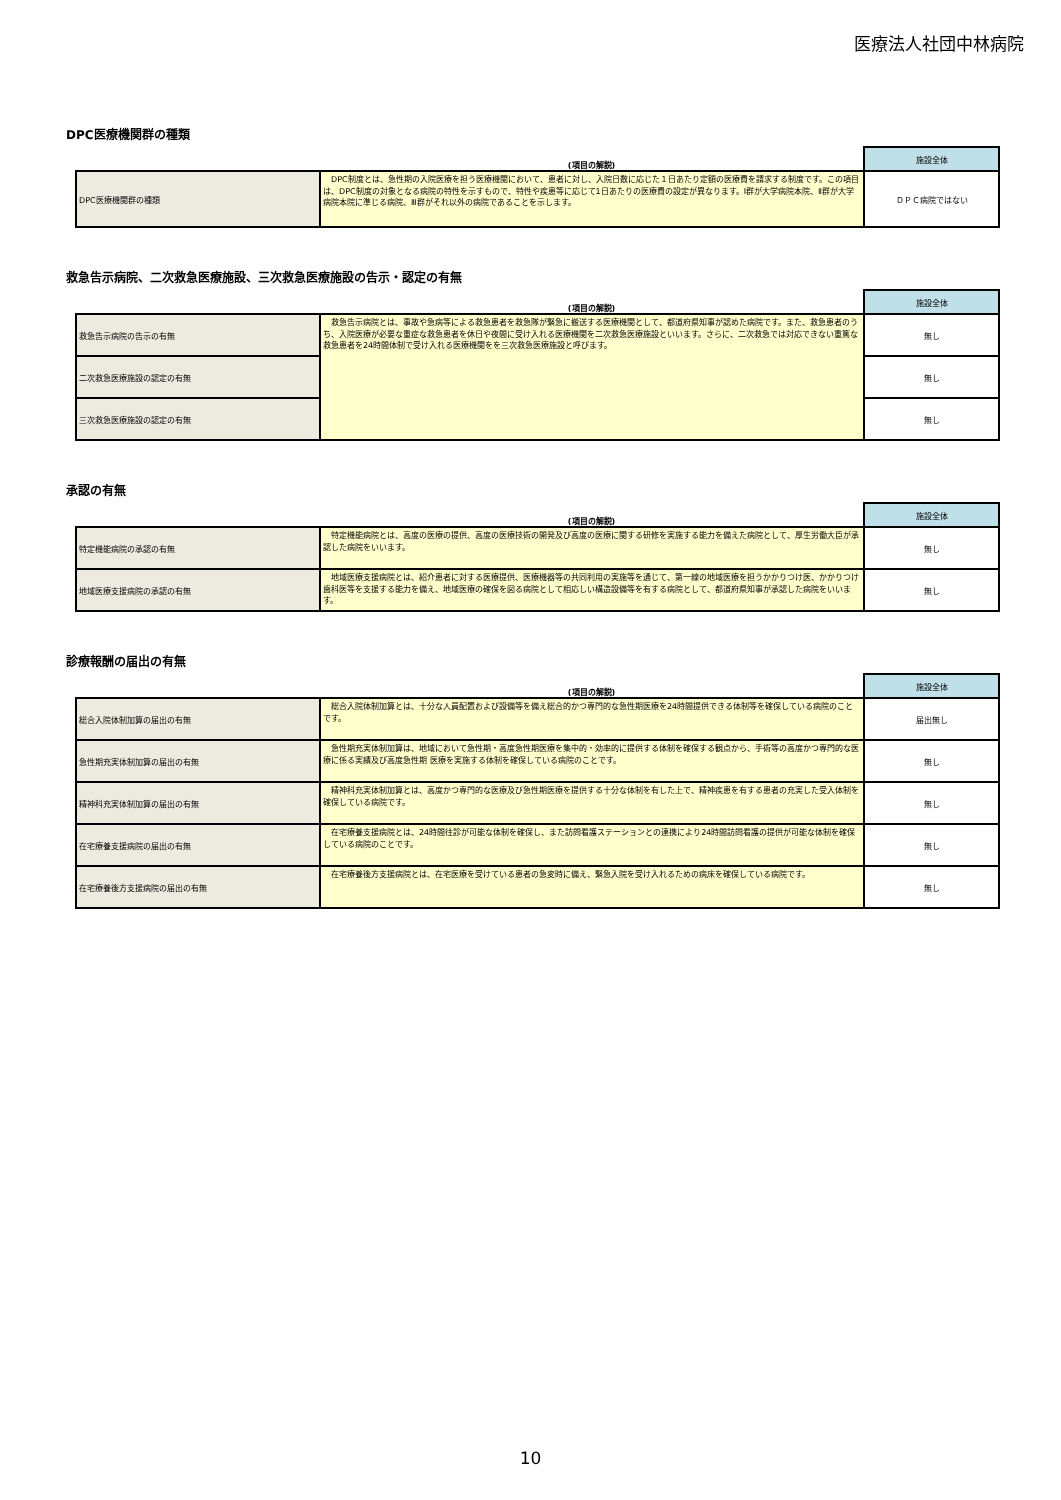医療法人社団中林病院
DPC医療機関群の種類
| | (項目の解説) | 施設全体 |
| --- | --- | --- |
| DPC医療機関群の種類 | DPC制度とは、急性期の入院医療を担う医療機関において、患者に対し、入院日数に応じた１日あたり定額の医療費を請求する制度です。この項目は、DPC制度の対象となる病院の特性を示すもので、特性や疾患等に応じて1日あたりの医療費の設定が異なります。Ⅰ群が大学病院本院、Ⅱ群が大学病院本院に準じる病院、Ⅲ群がそれ以外の病院であることを示します。 | ＤＰＣ病院ではない |
救急告示病院、二次救急医療施設、三次救急医療施設の告示・認定の有無
| | (項目の解説) | 施設全体 |
| --- | --- | --- |
| 救急告示病院の告示の有無 | 救急告示病院とは、事故や急病等による救急患者を救急隊が緊急に搬送する医療機関として、都道府県知事が認めた病院です。また、救急患者のうち、入院医療が必要な重症な救急患者を休日や夜間に受け入れる医療機関を二次救急医療施設といいます。さらに、二次救急では対応できない重篤な救急患者を24時間体制で受け入れる医療機関をを三次救急医療施設と呼びます。 | 無し |
| 二次救急医療施設の認定の有無 | | 無し |
| 三次救急医療施設の認定の有無 | | 無し |
承認の有無
| | (項目の解説) | 施設全体 |
| --- | --- | --- |
| 特定機能病院の承認の有無 | 特定機能病院とは、高度の医療の提供、高度の医療技術の開発及び高度の医療に関する研修を実施する能力を備えた病院として、厚生労働大臣が承認した病院をいいます。 | 無し |
| 地域医療支援病院の承認の有無 | 地域医療支援病院とは、紹介患者に対する医療提供、医療機器等の共同利用の実施等を通じて、第一線の地域医療を担うかかりつけ医、かかりつけ歯科医等を支援する能力を備え、地域医療の確保を図る病院として相応しい構造設備等を有する病院として、都道府県知事が承認した病院をいいます。 | 無し |
診療報酬の届出の有無
| | (項目の解説) | 施設全体 |
| --- | --- | --- |
| 総合入院体制加算の届出の有無 | 総合入院体制加算とは、十分な人員配置および設備等を備え総合的かつ専門的な急性期医療を24時間提供できる体制等を確保している病院のことです。 | 届出無し |
| 急性期充実体制加算の届出の有無 | 急性期充実体制加算は、地域において急性期・高度急性期医療を集中的・効率的に提供する体制を確保する観点から、手術等の高度かつ専門的な医療に係る実績及び高度急性期 医療を実施する体制を確保している病院のことです。 | 無し |
| 精神科充実体制加算の届出の有無 | 精神科充実体制加算とは、高度かつ専門的な医療及び急性期医療を提供する十分な体制を有した上で、精神疾患を有する患者の充実した受入体制を確保している病院です。 | 無し |
| 在宅療養支援病院の届出の有無 | 在宅療養支援病院とは、24時間往診が可能な体制を確保し、また訪問看護ステーションとの連携により24時間訪問看護の提供が可能な体制を確保している病院のことです。 | 無し |
| 在宅療養後方支援病院の届出の有無 | 在宅療養後方支援病院とは、在宅医療を受けている患者の急変時に備え、緊急入院を受け入れるための病床を確保している病院です。 | 無し |
10